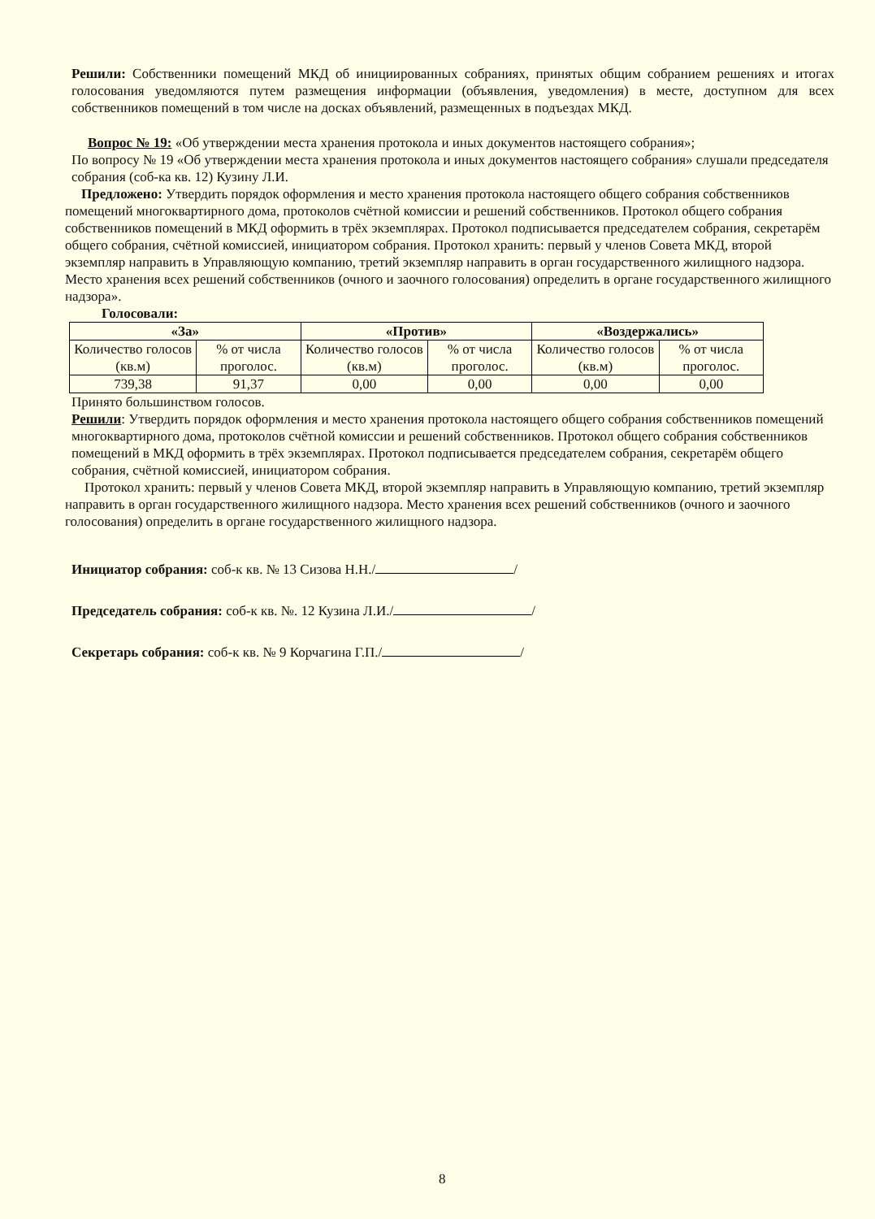Решили: Собственники помещений МКД об инициированных собраниях, принятых общим собранием решениях и итогах голосования уведомляются путем размещения информации (объявления, уведомления) в месте, доступном для всех собственников помещений в том числе на досках объявлений, размещенных в подъездах МКД.
Вопрос № 19: «Об утверждении места хранения протокола и иных документов настоящего собрания»;
По вопросу № 19 «Об утверждении места хранения протокола и иных документов настоящего собрания» слушали председателя собрания (соб-ка кв. 12) Кузину Л.И.
Предложено: Утвердить порядок оформления и место хранения протокола настоящего общего собрания собственников помещений многоквартирного дома, протоколов счётной комиссии и решений собственников. Протокол общего собрания собственников помещений в МКД оформить в трёх экземплярах. Протокол подписывается председателем собрания, секретарём общего собрания, счётной комиссией, инициатором собрания. Протокол хранить: первый у членов Совета МКД, второй экземпляр направить в Управляющую компанию, третий экземпляр направить в орган государственного жилищного надзора. Место хранения всех решений собственников (очного и заочного голосования) определить в органе государственного жилищного надзора».
Голосовали:
| «За» | | «Против» | | «Воздержались» | |
| --- | --- | --- | --- | --- | --- |
| Количество голосов (кв.м) | % от числа проголос. | Количество голосов (кв.м) | % от числа проголос. | Количество голосов (кв.м) | % от числа проголос. |
| 739,38 | 91,37 | 0,00 | 0,00 | 0,00 | 0,00 |
Принято большинством голосов.
Решили: Утвердить порядок оформления и место хранения протокола настоящего общего собрания собственников помещений многоквартирного дома, протоколов счётной комиссии и решений собственников. Протокол общего собрания собственников помещений в МКД оформить в трёх экземплярах. Протокол подписывается председателем собрания, секретарём общего собрания, счётной комиссией, инициатором собрания.
Протокол хранить: первый у членов Совета МКД, второй экземпляр направить в Управляющую компанию, третий экземпляр направить в орган государственного жилищного надзора. Место хранения всех решений собственников (очного и заочного голосования) определить в органе государственного жилищного надзора.
Инициатор собрания: соб-к кв. № 13 Сизова Н.Н./ /
Председатель собрания: соб-к кв. №. 12 Кузина Л.И./ /
Секретарь собрания: соб-к кв. № 9 Корчагина Г.П./ /
8